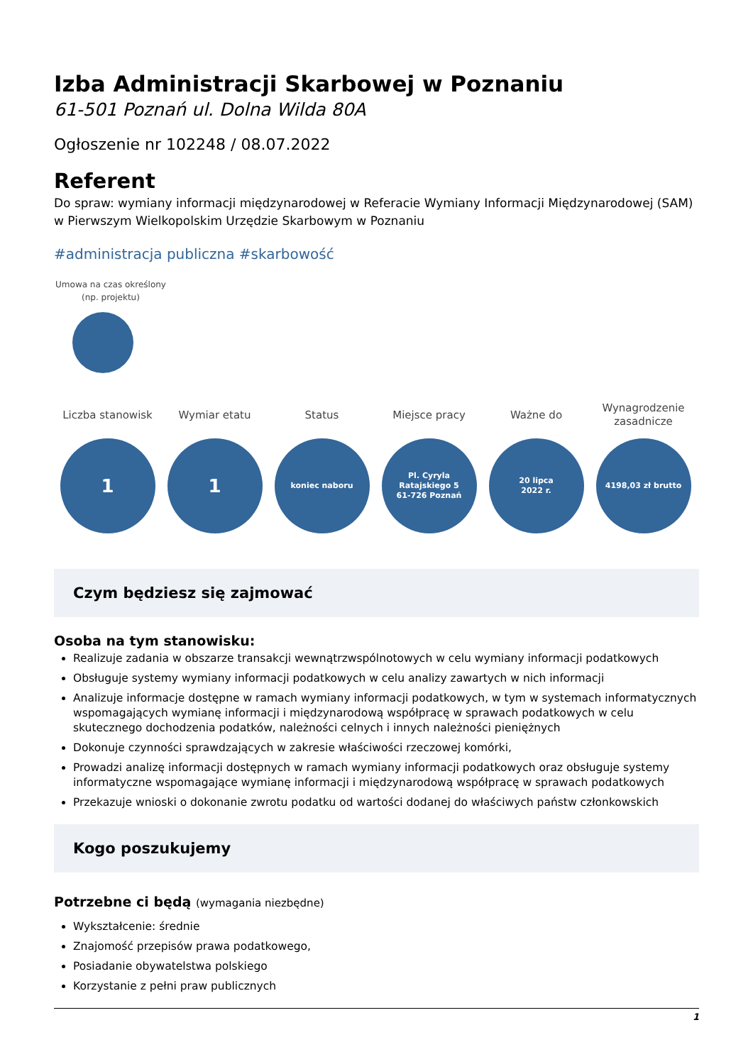Izba Administracji Skarbowej w Poznaniu
61-501 Poznań ul. Dolna Wilda 80A
Ogłoszenie nr 102248 / 08.07.2022
Referent
Do spraw: wymiany informacji międzynarodowej w Referacie Wymiany Informacji Międzynarodowej (SAM) w Pierwszym Wielkopolskim Urzędzie Skarbowym w Poznaniu
#administracja publiczna #skarbowość
Umowa na czas określony
(np. projektu)
Liczba stanowisk
1
Wymiar etatu
1
Status
koniec naboru
Miejsce pracy
Pl. Cyryla
Ratajskiego 5
61-726 Poznań
Ważne do
20 lipca
2022 r.
Wynagrodzenie zasadnicze
4198,03 zł brutto
Czym będziesz się zajmować
Osoba na tym stanowisku:
Realizuje zadania w obszarze transakcji wewnątrzwspólnotowych w celu wymiany informacji podatkowych
Obsługuje systemy wymiany informacji podatkowych w celu analizy zawartych w nich informacji
Analizuje informacje dostępne w ramach wymiany informacji podatkowych, w tym w systemach informatycznych wspomagających wymianę informacji i międzynarodową współpracę w sprawach podatkowych w celu skutecznego dochodzenia podatków, należności celnych i innych należności pieniężnych
Dokonuje czynności sprawdzających w zakresie właściwości rzeczowej komórki,
Prowadzi analizę informacji dostępnych w ramach wymiany informacji podatkowych oraz obsługuje systemy informatyczne wspomagające wymianę informacji i międzynarodową współpracę w sprawach podatkowych
Przekazuje wnioski o dokonanie zwrotu podatku od wartości dodanej do właściwych państw członkowskich
Kogo poszukujemy
Potrzebne ci będą (wymagania niezbędne)
Wykształcenie: średnie
Znajomość przepisów prawa podatkowego,
Posiadanie obywatelstwa polskiego
Korzystanie z pełni praw publicznych
1